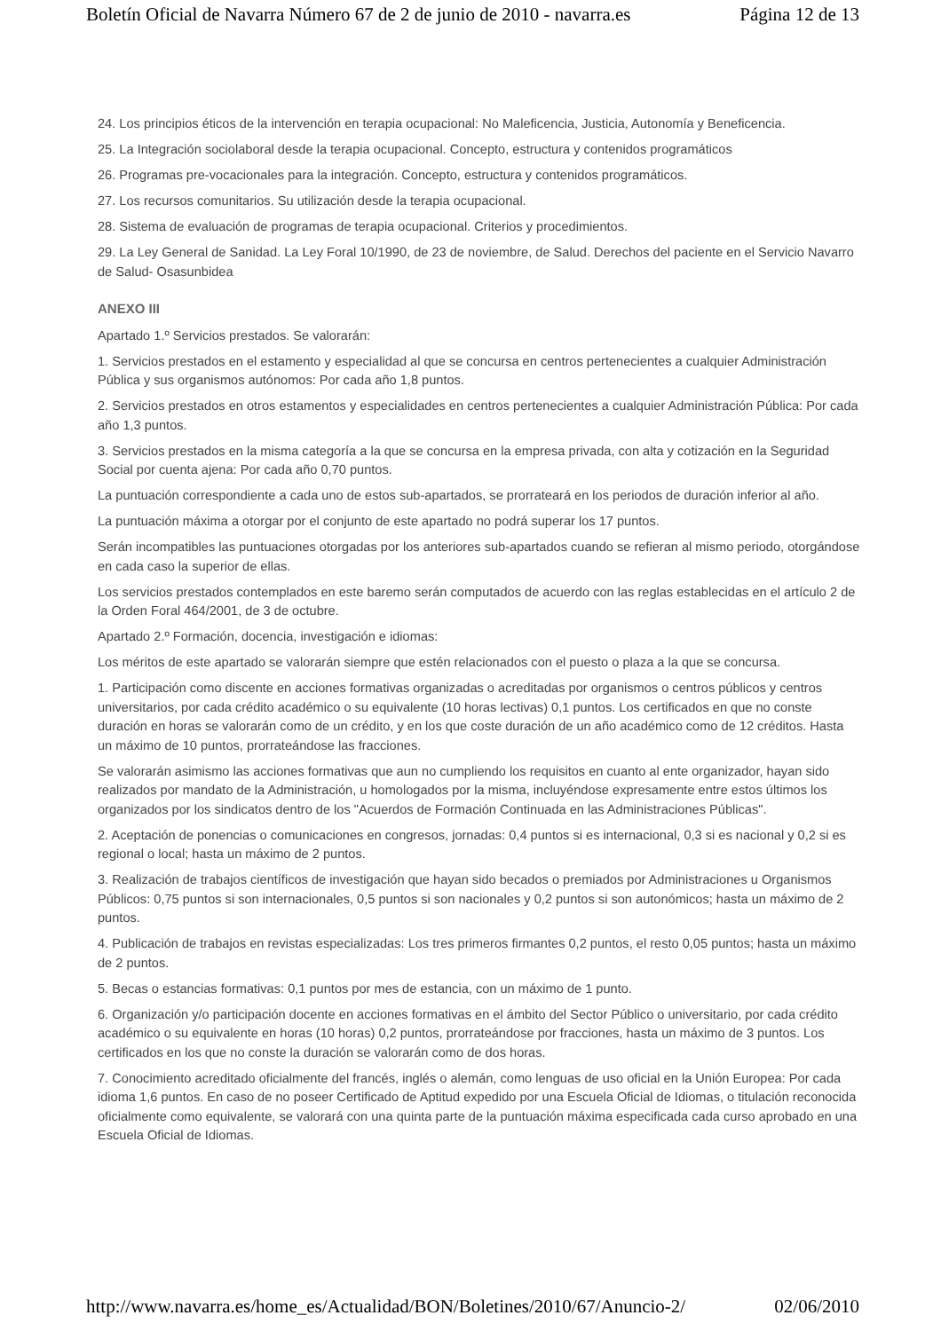Boletín Oficial de Navarra Número 67 de 2 de junio de 2010 - navarra.es Página 12 de 13
24. Los principios éticos de la intervención en terapia ocupacional: No Maleficencia, Justicia, Autonomía y Beneficencia.
25. La Integración sociolaboral desde la terapia ocupacional. Concepto, estructura y contenidos programáticos
26. Programas pre-vocacionales para la integración. Concepto, estructura y contenidos programáticos.
27. Los recursos comunitarios. Su utilización desde la terapia ocupacional.
28. Sistema de evaluación de programas de terapia ocupacional. Criterios y procedimientos.
29. La Ley General de Sanidad. La Ley Foral 10/1990, de 23 de noviembre, de Salud. Derechos del paciente en el Servicio Navarro de Salud- Osasunbidea
ANEXO III
Apartado 1.º Servicios prestados. Se valorarán:
1. Servicios prestados en el estamento y especialidad al que se concursa en centros pertenecientes a cualquier Administración Pública y sus organismos autónomos: Por cada año 1,8 puntos.
2. Servicios prestados en otros estamentos y especialidades en centros pertenecientes a cualquier Administración Pública: Por cada año 1,3 puntos.
3. Servicios prestados en la misma categoría a la que se concursa en la empresa privada, con alta y cotización en la Seguridad Social por cuenta ajena: Por cada año 0,70 puntos.
La puntuación correspondiente a cada uno de estos sub-apartados, se prorrateará en los periodos de duración inferior al año.
La puntuación máxima a otorgar por el conjunto de este apartado no podrá superar los 17 puntos.
Serán incompatibles las puntuaciones otorgadas por los anteriores sub-apartados cuando se refieran al mismo periodo, otorgándose en cada caso la superior de ellas.
Los servicios prestados contemplados en este baremo serán computados de acuerdo con las reglas establecidas en el artículo 2 de la Orden Foral 464/2001, de 3 de octubre.
Apartado 2.º Formación, docencia, investigación e idiomas:
Los méritos de este apartado se valorarán siempre que estén relacionados con el puesto o plaza a la que se concursa.
1. Participación como discente en acciones formativas organizadas o acreditadas por organismos o centros públicos y centros universitarios, por cada crédito académico o su equivalente (10 horas lectivas) 0,1 puntos. Los certificados en que no conste duración en horas se valorarán como de un crédito, y en los que coste duración de un año académico como de 12 créditos. Hasta un máximo de 10 puntos, prorrateándose las fracciones.
Se valorarán asimismo las acciones formativas que aun no cumpliendo los requisitos en cuanto al ente organizador, hayan sido realizados por mandato de la Administración, u homologados por la misma, incluyéndose expresamente entre estos últimos los organizados por los sindicatos dentro de los "Acuerdos de Formación Continuada en las Administraciones Públicas".
2. Aceptación de ponencias o comunicaciones en congresos, jornadas: 0,4 puntos si es internacional, 0,3 si es nacional y 0,2 si es regional o local; hasta un máximo de 2 puntos.
3. Realización de trabajos científicos de investigación que hayan sido becados o premiados por Administraciones u Organismos Públicos: 0,75 puntos si son internacionales, 0,5 puntos si son nacionales y 0,2 puntos si son autonómicos; hasta un máximo de 2 puntos.
4. Publicación de trabajos en revistas especializadas: Los tres primeros firmantes 0,2 puntos, el resto 0,05 puntos; hasta un máximo de 2 puntos.
5. Becas o estancias formativas: 0,1 puntos por mes de estancia, con un máximo de 1 punto.
6. Organización y/o participación docente en acciones formativas en el ámbito del Sector Público o universitario, por cada crédito académico o su equivalente en horas (10 horas) 0,2 puntos, prorrateándose por fracciones, hasta un máximo de 3 puntos. Los certificados en los que no conste la duración se valorarán como de dos horas.
7. Conocimiento acreditado oficialmente del francés, inglés o alemán, como lenguas de uso oficial en la Unión Europea: Por cada idioma 1,6 puntos. En caso de no poseer Certificado de Aptitud expedido por una Escuela Oficial de Idiomas, o titulación reconocida oficialmente como equivalente, se valorará con una quinta parte de la puntuación máxima especificada cada curso aprobado en una Escuela Oficial de Idiomas.
http://www.navarra.es/home_es/Actualidad/BON/Boletines/2010/67/Anuncio-2/ 02/06/2010